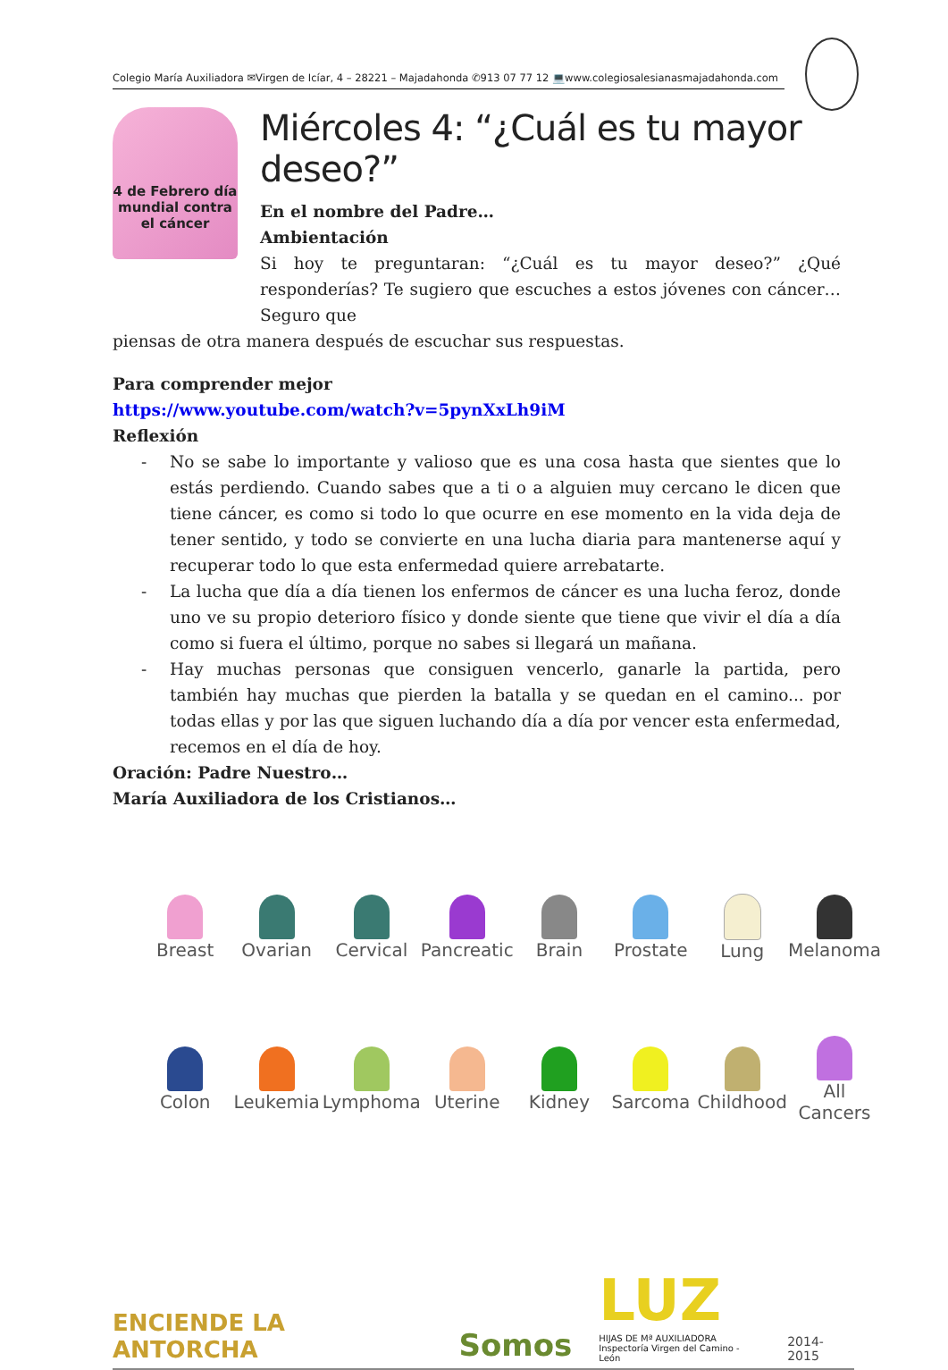Colegio María Auxiliadora ✉Virgen de Icíar, 4 – 28221 – Majadahonda ✆913 07 77 12 💻www.colegiosalesianasmajadahonda.com
4 de Febrero día mundial contra el cáncer
Miércoles 4: “¿Cuál es tu mayor deseo?”
En el nombre del Padre…
Ambientación
Si hoy te preguntaran: “¿Cuál es tu mayor deseo?” ¿Qué responderías? Te sugiero que escuches a estos jóvenes con cáncer… Seguro que
piensas de otra manera después de escuchar sus respuestas.
Para comprender mejor
https://www.youtube.com/watch?v=5pynXxLh9iM
Reflexión
- No se sabe lo importante y valioso que es una cosa hasta que sientes que lo estás perdiendo. Cuando sabes que a ti o a alguien muy cercano le dicen que tiene cáncer, es como si todo lo que ocurre en ese momento en la vida deja de tener sentido, y todo se convierte en una lucha diaria para mantenerse aquí y recuperar todo lo que esta enfermedad quiere arrebatarte.
- La lucha que día a día tienen los enfermos de cáncer es una lucha feroz, donde uno ve su propio deterioro físico y donde siente que tiene que vivir el día a día como si fuera el último, porque no sabes si llegará un mañana.
- Hay muchas personas que consiguen vencerlo, ganarle la partida, pero también hay muchas que pierden la batalla y se quedan en el camino... por todas ellas y por las que siguen luchando día a día por vencer esta enfermedad, recemos en el día de hoy.
Oración: Padre Nuestro…
María Auxiliadora de los Cristianos…
Breast
Ovarian
Cervical
Pancreatic
Brain
Prostate
Lung
Melanoma
Colon
Leukemia
Lymphoma
Uterine
Kidney
Sarcoma
Childhood
All Cancers
ENCIENDE LA ANTORCHA
Somos
LUZ
HIJAS DE Mª AUXILIADORA
Inspectoría Virgen del Camino - León
2014-2015